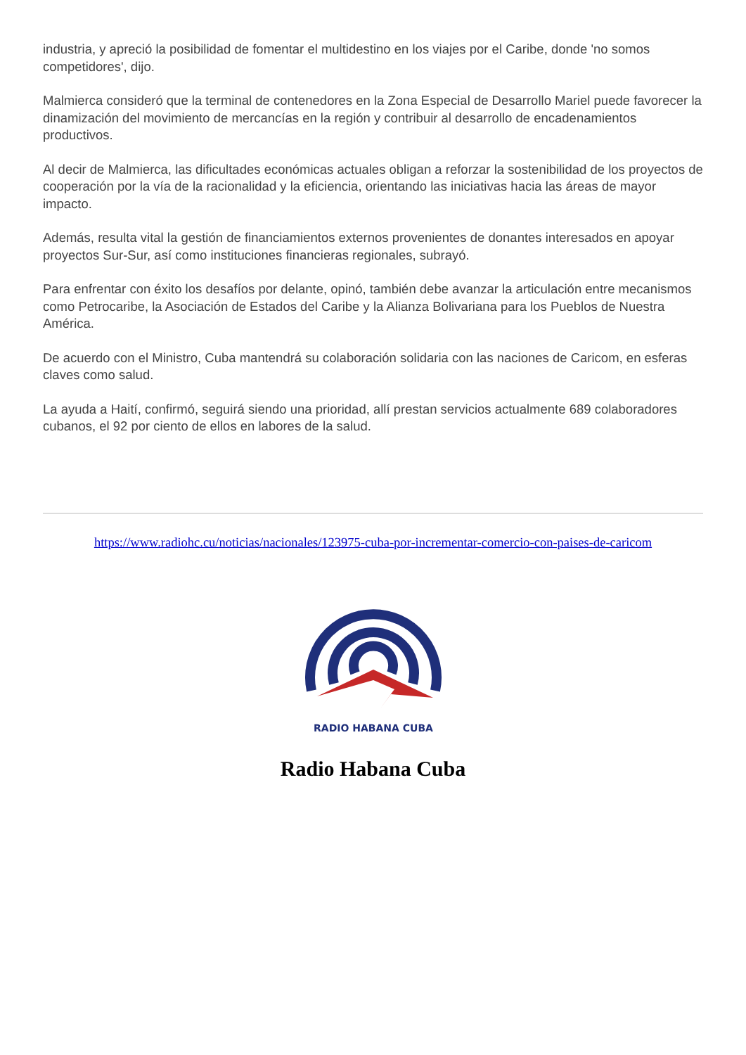industria, y apreció la posibilidad de fomentar el multidestino en los viajes por el Caribe, donde 'no somos competidores', dijo.
Malmierca consideró que la terminal de contenedores en la Zona Especial de Desarrollo Mariel puede favorecer la dinamización del movimiento de mercancías en la región y contribuir al desarrollo de encadenamientos productivos.
Al decir de Malmierca, las dificultades económicas actuales obligan a reforzar la sostenibilidad de los proyectos de cooperación por la vía de la racionalidad y la eficiencia, orientando las iniciativas hacia las áreas de mayor impacto.
Además, resulta vital la gestión de financiamientos externos provenientes de donantes interesados en apoyar proyectos Sur-Sur, así como instituciones financieras regionales, subrayó.
Para enfrentar con éxito los desafíos por delante, opinó, también debe avanzar la articulación entre mecanismos como Petrocaribe, la Asociación de Estados del Caribe y la Alianza Bolivariana para los Pueblos de Nuestra América.
De acuerdo con el Ministro, Cuba mantendrá su colaboración solidaria con las naciones de Caricom, en esferas claves como salud.
La ayuda a Haití, confirmó, seguirá siendo una prioridad, allí prestan servicios actualmente 689 colaboradores cubanos, el 92 por ciento de ellos en labores de la salud.
https://www.radiohc.cu/noticias/nacionales/123975-cuba-por-incrementar-comercio-con-paises-de-caricom
RADIO HABANA CUBA
Radio Habana Cuba